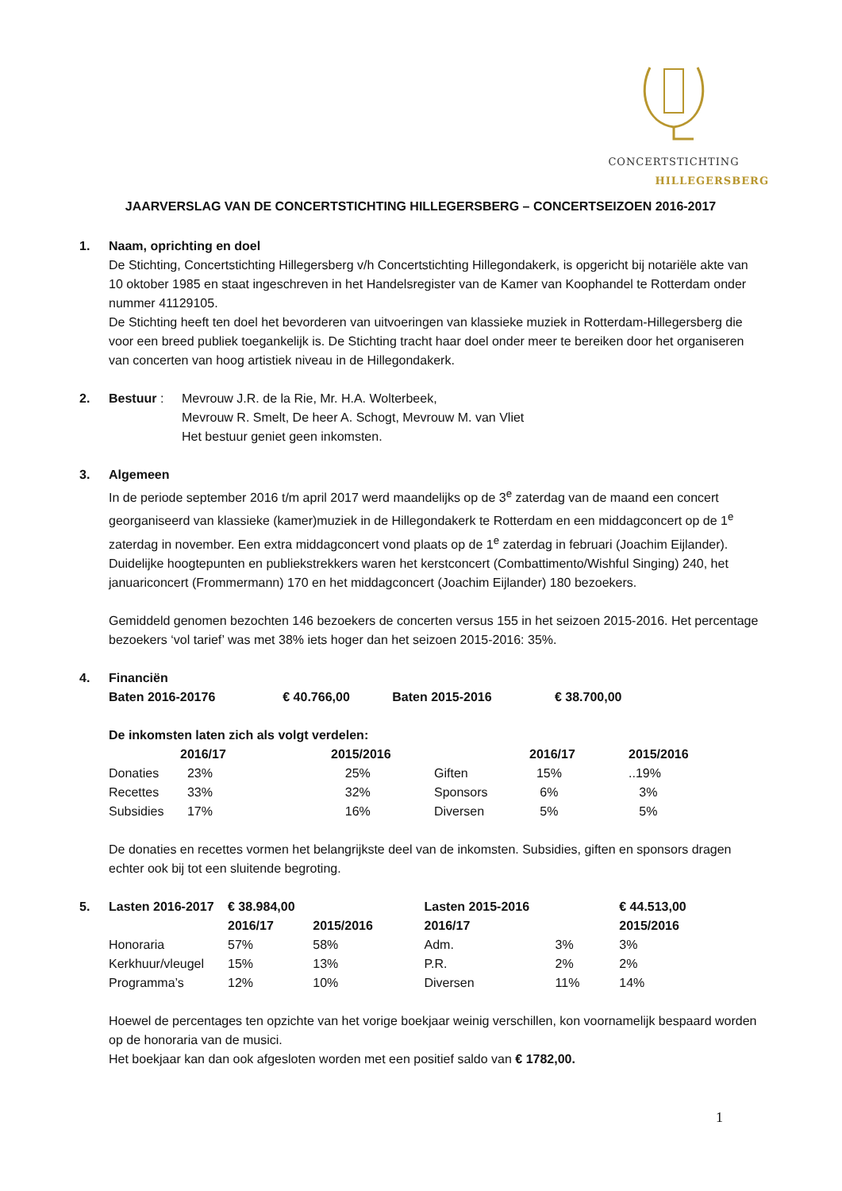CONCERTSTICHTING
HILLEGERSBERG
JAARVERSLAG VAN DE CONCERTSTICHTING HILLEGERSBERG – CONCERTSEIZOEN 2016-2017
1. Naam, oprichting en doel
De Stichting, Concertstichting Hillegersberg v/h Concertstichting Hillegondakerk, is opgericht bij notariële akte van 10 oktober 1985 en staat ingeschreven in het Handelsregister van de Kamer van Koophandel te Rotterdam onder nummer 41129105.
De Stichting heeft ten doel het bevorderen van uitvoeringen van klassieke muziek in Rotterdam-Hillegersberg die voor een breed publiek toegankelijk is. De Stichting tracht haar doel onder meer te bereiken door het organiseren van concerten van hoog artistiek niveau in de Hillegondakerk.
2. Bestuur : Mevrouw J.R. de la Rie, Mr. H.A. Wolterbeek,
Mevrouw R. Smelt, De heer A. Schogt, Mevrouw M. van Vliet
Het bestuur geniet geen inkomsten.
3. Algemeen
In de periode september 2016 t/m april 2017 werd maandelijks op de 3<sup>e</sup> zaterdag van de maand een concert georganiseerd van klassieke (kamer)muziek in de Hillegondakerk te Rotterdam en een middagconcert op de 1<sup>e</sup> zaterdag in november. Een extra middagconcert vond plaats op de 1<sup>e</sup> zaterdag in februari (Joachim Eijlander). Duidelijke hoogtepunten en publiekstrekkers waren het kerstconcert (Combattimento/Wishful Singing) 240, het januariconcert (Frommermann) 170 en het middagconcert (Joachim Eijlander) 180 bezoekers.
Gemiddeld genomen bezochten 146 bezoekers de concerten versus 155 in het seizoen 2015-2016. Het percentage bezoekers ‘vol tarief’ was met 38% iets hoger dan het seizoen 2015-2016: 35%.
4. Financiën
| Baten 2016-20176 | € 40.766,00 | Baten 2015-2016 | € 38.700,00 |
De inkomsten laten zich als volgt verdelen:
| | 2016/17 | 2015/2016 | | 2016/17 | 2015/2016 |
| --- | --- | --- | --- | --- | --- |
| Donaties | 23% | 25% | Giften | 15% | ..19% |
| Recettes | 33% | 32% | Sponsors | 6% | 3% |
| Subsidies | 17% | 16% | Diversen | 5% | 5% |
De donaties en recettes vormen het belangrijkste deel van de inkomsten. Subsidies, giften en sponsors dragen echter ook bij tot een sluitende begroting.
5.
| Lasten 2016-2017 | € 38.984,00 | | Lasten 2015-2016 | | € 44.513,00 |
| | 2016/17 | 2015/2016 | 2016/17 | | 2015/2016 |
| Honoraria | 57% | 58% | Adm. | 3% | 3% |
| Kerkhuur/vleugel | 15% | 13% | P.R. | 2% | 2% |
| Programma’s | 12% | 10% | Diversen | 11% | 14% |
Hoewel de percentages ten opzichte van het vorige boekjaar weinig verschillen, kon voornamelijk bespaard worden op de honoraria van de musici.
Het boekjaar kan dan ook afgesloten worden met een positief saldo van € 1782,00.
1